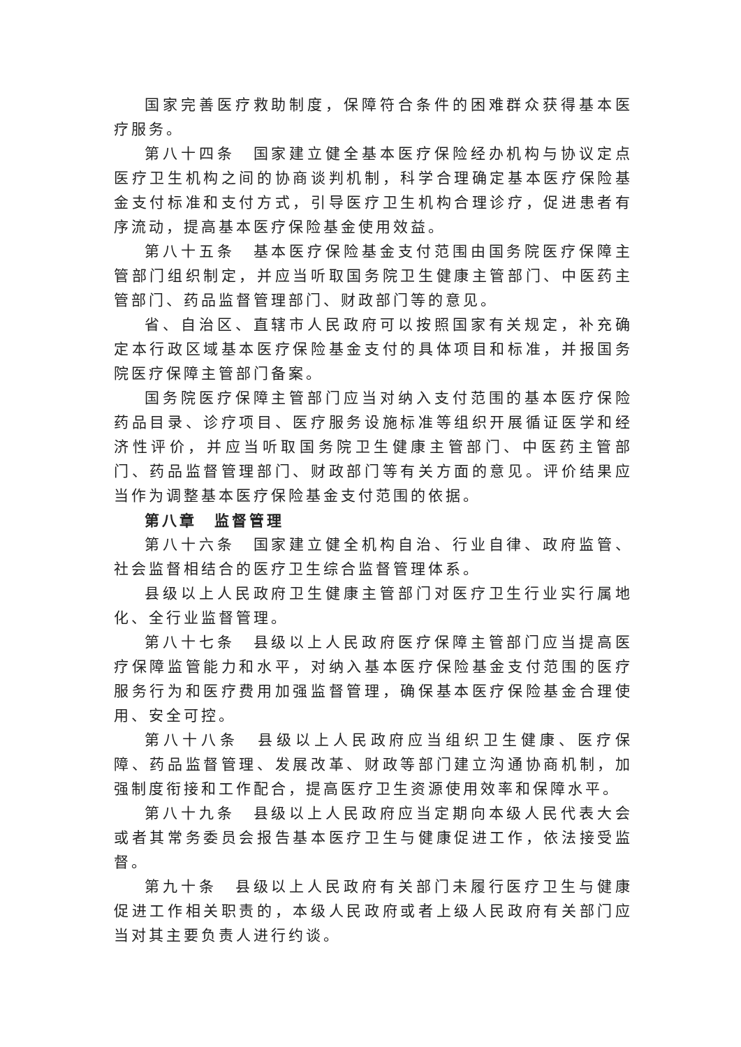国家完善医疗救助制度，保障符合条件的困难群众获得基本医疗服务。
第八十四条　国家建立健全基本医疗保险经办机构与协议定点医疗卫生机构之间的协商谈判机制，科学合理确定基本医疗保险基金支付标准和支付方式，引导医疗卫生机构合理诊疗，促进患者有序流动，提高基本医疗保险基金使用效益。
第八十五条　基本医疗保险基金支付范围由国务院医疗保障主管部门组织制定，并应当听取国务院卫生健康主管部门、中医药主管部门、药品监督管理部门、财政部门等的意见。
省、自治区、直辖市人民政府可以按照国家有关规定，补充确定本行政区域基本医疗保险基金支付的具体项目和标准，并报国务院医疗保障主管部门备案。
国务院医疗保障主管部门应当对纳入支付范围的基本医疗保险药品目录、诊疗项目、医疗服务设施标准等组织开展循证医学和经济性评价，并应当听取国务院卫生健康主管部门、中医药主管部门、药品监督管理部门、财政部门等有关方面的意见。评价结果应当作为调整基本医疗保险基金支付范围的依据。
第八章　监督管理
第八十六条　国家建立健全机构自治、行业自律、政府监管、社会监督相结合的医疗卫生综合监督管理体系。
县级以上人民政府卫生健康主管部门对医疗卫生行业实行属地化、全行业监督管理。
第八十七条　县级以上人民政府医疗保障主管部门应当提高医疗保障监管能力和水平，对纳入基本医疗保险基金支付范围的医疗服务行为和医疗费用加强监督管理，确保基本医疗保险基金合理使用、安全可控。
第八十八条　县级以上人民政府应当组织卫生健康、医疗保障、药品监督管理、发展改革、财政等部门建立沟通协商机制，加强制度衔接和工作配合，提高医疗卫生资源使用效率和保障水平。
第八十九条　县级以上人民政府应当定期向本级人民代表大会或者其常务委员会报告基本医疗卫生与健康促进工作，依法接受监督。
第九十条　县级以上人民政府有关部门未履行医疗卫生与健康促进工作相关职责的，本级人民政府或者上级人民政府有关部门应当对其主要负责人进行约谈。